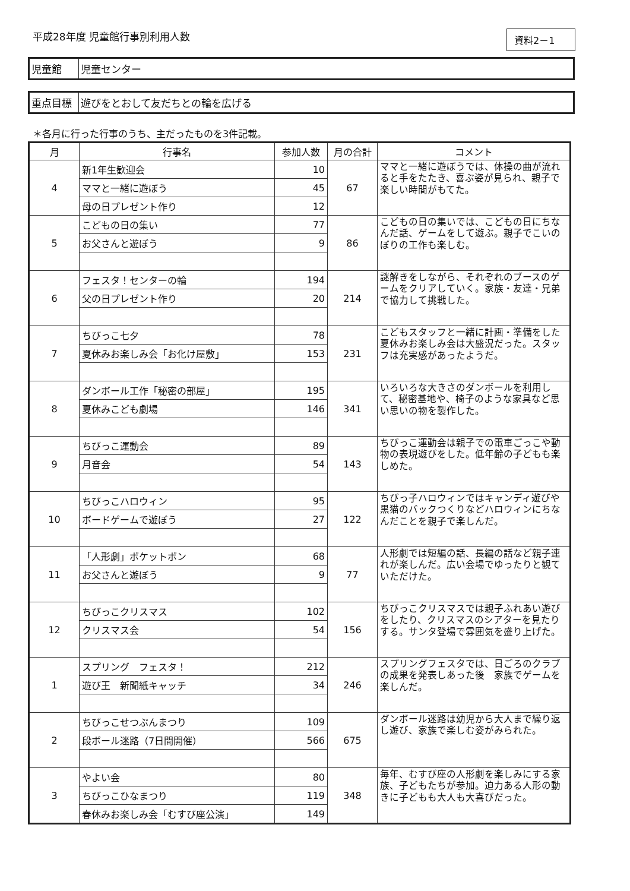平成28年度 児童館行事別利用人数
資料2－1
児童館 児童センター
重点目標 遊びをとおして友だちとの輪を広げる
＊各月に行った行事のうち、主だったものを3件記載。
| 月 | 行事名 | 参加人数 | 月の合計 | コメント |
| --- | --- | --- | --- | --- |
| 4 | 新1年生歓迎会 | 10 | 67 | ママと一緒に遊ぼうでは、体操の曲が流れると手をたたき、喜ぶ姿が見られ、親子で楽しい時間がもてた。 |
| | ママと一緒に遊ぼう | 45 | | |
| | 母の日プレゼント作り | 12 | | |
| 5 | こどもの日の集い | 77 | 86 | こどもの日の集いでは、こどもの日にちなんだ話、ゲームをして遊ぶ。親子でこいのぼりの工作も楽しむ。 |
| | お父さんと遊ぼう | 9 | | |
| 6 | フェスタ！センターの輪 | 194 | 214 | 謎解きをしながら、それぞれのブースのゲームをクリアしていく。家族・友達・兄弟で協力して挑戦した。 |
| | 父の日プレゼント作り | 20 | | |
| 7 | ちびっこ七夕 | 78 | 231 | こどもスタッフと一緒に計画・準備をした夏休みお楽しみ会は大盛況だった。スタッフは充実感があったようだ。 |
| | 夏休みお楽しみ会「お化け屋敷」 | 153 | | |
| 8 | ダンボール工作「秘密の部屋」 | 195 | 341 | いろいろな大きさのダンボールを利用して、秘密基地や、椅子のような家具など思い思いの物を製作した。 |
| | 夏休みこども劇場 | 146 | | |
| 9 | ちびっこ運動会 | 89 | 143 | ちびっこ運動会は親子での電車ごっこや動物の表現遊びをした。低年齢の子どもも楽しめた。 |
| | 月音会 | 54 | | |
| 10 | ちびっこハロウィン | 95 | 122 | ちびっ子ハロウィンではキャンディ遊びや黒猫のバックつくりなどハロウィンにちなんだことを親子で楽しんだ。 |
| | ボードゲームで遊ぼう | 27 | | |
| 11 | 「人形劇」ポケットポン | 68 | 77 | 人形劇では短編の話、長編の話など親子連れが楽しんだ。広い会場でゆったりと観ていただけた。 |
| | お父さんと遊ぼう | 9 | | |
| 12 | ちびっこクリスマス | 102 | 156 | ちびっこクリスマスでは親子ふれあい遊びをしたり、クリスマスのシアターを見たりする。サンタ登場で雰囲気を盛り上げた。 |
| | クリスマス会 | 54 | | |
| 1 | スプリング フェスタ！ | 212 | 246 | スプリングフェスタでは、日ごろのクラブの成果を発表しあった後 家族でゲームを楽しんだ。 |
| | 遊び王 新聞紙キャッチ | 34 | | |
| 2 | ちびっこせつぶんまつり | 109 | 675 | ダンボール迷路は幼児から大人まで繰り返し遊び、家族で楽しむ姿がみられた。 |
| | 段ボール迷路（7日間開催） | 566 | | |
| 3 | やよい会 | 80 | 348 | 毎年、むすび座の人形劇を楽しみにする家族、子どもたちが参加。迫力ある人形の動きに子どもも大人も大喜びだった。 |
| | ちびっこひなまつり | 119 | | |
| | 春休みお楽しみ会「むすび座公演」 | 149 | | |